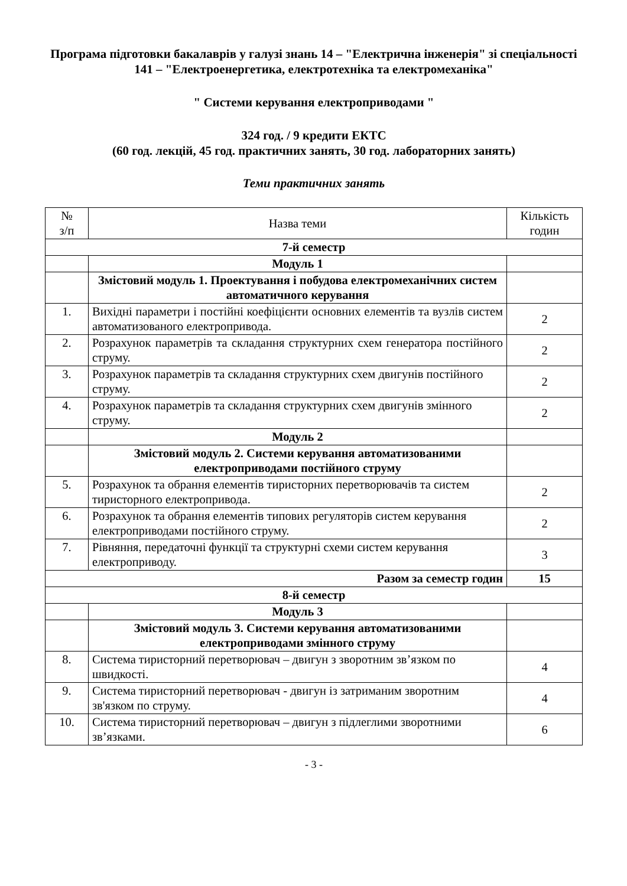Програма підготовки бакалаврів у галузі знань 14 – "Електрична інженерія" зі спеціальності 141 – "Електроенергетика, електротехніка та електромеханіка"
" Системи керування електроприводами "
324 год. / 9 кредити ЕКТС
(60 год. лекцій, 45 год. практичних занять, 30 год. лабораторних занять)
Теми практичних занять
| № з/п | Назва теми | Кількість годин |
| --- | --- | --- |
| 7-й семестр | | |
| | Модуль 1 | |
| | Змістовий модуль 1. Проектування і побудова електромеханічних систем автоматичного керування | |
| 1. | Вихідні параметри і постійні коефіцієнти основних елементів та вузлів систем автоматизованого електропривода. | 2 |
| 2. | Розрахунок параметрів та складання структурних схем генератора постійного струму. | 2 |
| 3. | Розрахунок параметрів та складання структурних схем двигунів постійного струму. | 2 |
| 4. | Розрахунок параметрів та складання структурних схем двигунів змінного струму. | 2 |
| | Модуль 2 | |
| | Змістовий модуль 2. Системи керування автоматизованими електроприводами постійного струму | |
| 5. | Розрахунок та обрання елементів тиристорних перетворювачів та систем тиристорного електропривода. | 2 |
| 6. | Розрахунок та обрання елементів типових регуляторів систем керування електроприводами постійного струму. | 2 |
| 7. | Рівняння, передаточні функції та структурні схеми систем керування електроприводу. | 3 |
| Разом за семестр годин | | 15 |
| 8-й семестр | | |
| | Модуль 3 | |
| | Змістовий модуль 3. Системи керування автоматизованими електроприводами змінного струму | |
| 8. | Система тиристорний перетворювач – двигун з зворотним зв’язком по швидкості. | 4 |
| 9. | Система тиристорний перетворювач - двигун із затриманим зворотним зв'язком по струму. | 4 |
| 10. | Система тиристорний перетворювач – двигун з підлеглими зворотними зв’язками. | 6 |
- 3 -